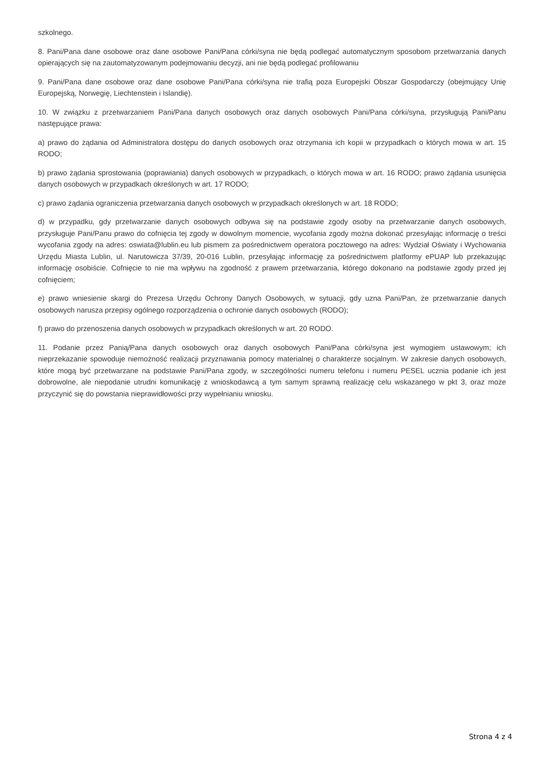szkolnego.
8. Pani/Pana dane osobowe oraz dane osobowe Pani/Pana córki/syna nie będą podlegać automatycznym sposobom przetwarzania danych opierających się na zautomatyzowanym podejmowaniu decyzji, ani nie będą podlegać profilowaniu
9. Pani/Pana dane osobowe oraz dane osobowe Pani/Pana córki/syna nie trafią poza Europejski Obszar Gospodarczy (obejmujący Unię Europejską, Norwegię, Liechtenstein i Islandię).
10. W związku z przetwarzaniem Pani/Pana danych osobowych oraz danych osobowych Pani/Pana córki/syna, przysługują Pani/Panu następujące prawa:
a) prawo do żądania od Administratora dostępu do danych osobowych oraz otrzymania ich kopii w przypadkach o których mowa w art. 15 RODO;
b) prawo żądania sprostowania (poprawiania) danych osobowych w przypadkach, o których mowa w art. 16 RODO; prawo żądania usunięcia danych osobowych w przypadkach określonych w art. 17 RODO;
c) prawo żądania ograniczenia przetwarzania danych osobowych w przypadkach określonych w art. 18 RODO;
d) w przypadku, gdy przetwarzanie danych osobowych odbywa się na podstawie zgody osoby na przetwarzanie danych osobowych, przysługuje Pani/Panu prawo do cofnięcia tej zgody w dowolnym momencie, wycofania zgody można dokonać przesyłając informację o treści wycofania zgody na adres: oswiata@lublin.eu lub pismem za pośrednictwem operatora pocztowego na adres: Wydział Oświaty i Wychowania Urzędu Miasta Lublin, ul. Narutowicza 37/39, 20-016 Lublin, przesyłając informację za pośrednictwem platformy ePUAP lub przekazując informację osobiście. Cofnięcie to nie ma wpływu na zgodność z prawem przetwarzania, którego dokonano na podstawie zgody przed jej cofnięciem;
e) prawo wniesienie skargi do Prezesa Urzędu Ochrony Danych Osobowych, w sytuacji, gdy uzna Pani/Pan, że przetwarzanie danych osobowych narusza przepisy ogólnego rozporządzenia o ochronie danych osobowych (RODO);
f) prawo do przenoszenia danych osobowych w przypadkach określonych w art. 20 RODO.
11. Podanie przez Panią/Pana danych osobowych oraz danych osobowych Pani/Pana córki/syna jest wymogiem ustawowym; ich nieprzekazanie spowoduje niemożność realizacji przyznawania pomocy materialnej o charakterze socjalnym. W zakresie danych osobowych, które mogą być przetwarzane na podstawie Pani/Pana zgody, w szczególności numeru telefonu i numeru PESEL ucznia podanie ich jest dobrowolne, ale niepodanie utrudni komunikację z wnioskodawcą a tym samym sprawną realizację celu wskazanego w pkt 3, oraz może przyczynić się do powstania nieprawidłowości przy wypełnianiu wniosku.
Strona 4 z 4